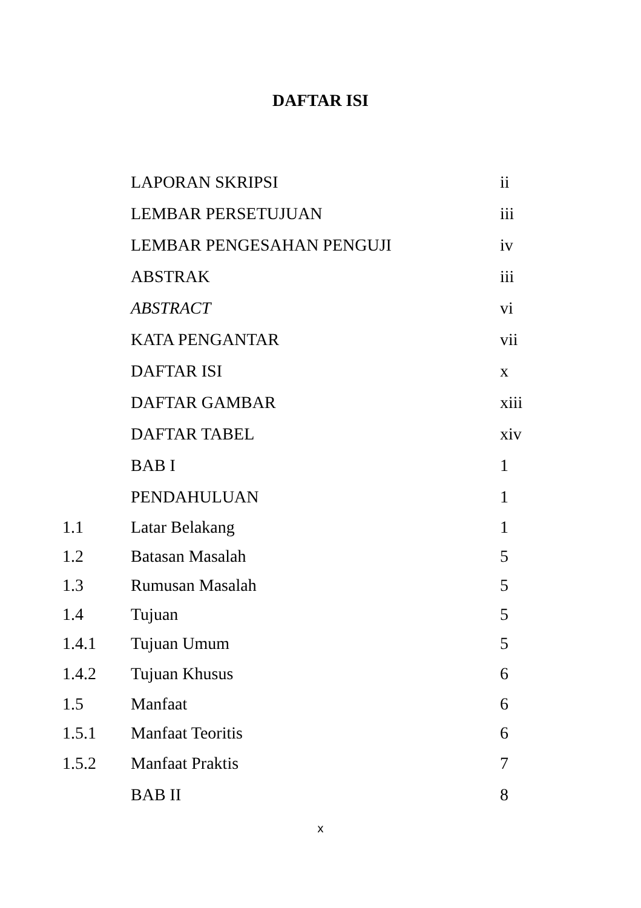DAFTAR ISI
| | LAPORAN SKRIPSI | ii |
| | LEMBAR PERSETUJUAN | iii |
| | LEMBAR PENGESAHAN PENGUJI | iv |
| | ABSTRAK | iii |
| | ABSTRACT | vi |
| | KATA PENGANTAR | vii |
| | DAFTAR ISI | x |
| | DAFTAR GAMBAR | xiii |
| | DAFTAR TABEL | xiv |
| | BAB I | 1 |
| | PENDAHULUAN | 1 |
| 1.1 | Latar Belakang | 1 |
| 1.2 | Batasan Masalah | 5 |
| 1.3 | Rumusan Masalah | 5 |
| 1.4 | Tujuan | 5 |
| 1.4.1 | Tujuan Umum | 5 |
| 1.4.2 | Tujuan Khusus | 6 |
| 1.5 | Manfaat | 6 |
| 1.5.1 | Manfaat Teoritis | 6 |
| 1.5.2 | Manfaat Praktis | 7 |
| | BAB II | 8 |
x